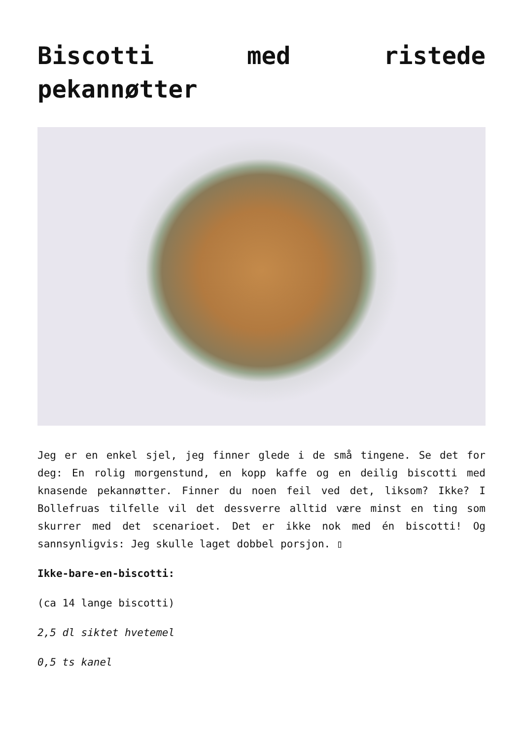Biscotti med ristede pekannøtter
Jeg er en enkel sjel, jeg finner glede i de små tingene. Se det for deg: En rolig morgenstund, en kopp kaffe og en deilig biscotti med knasende pekannøtter. Finner du noen feil ved det, liksom? Ikke? I Bollefruas tilfelle vil det dessverre alltid være minst en ting som skurrer med det scenarioet. Det er ikke nok med én biscotti! Og sannsynligvis: Jeg skulle laget dobbel porsjon. ▯
Ikke-bare-en-biscotti:
(ca 14 lange biscotti)
2,5 dl siktet hvetemel
0,5 ts kanel